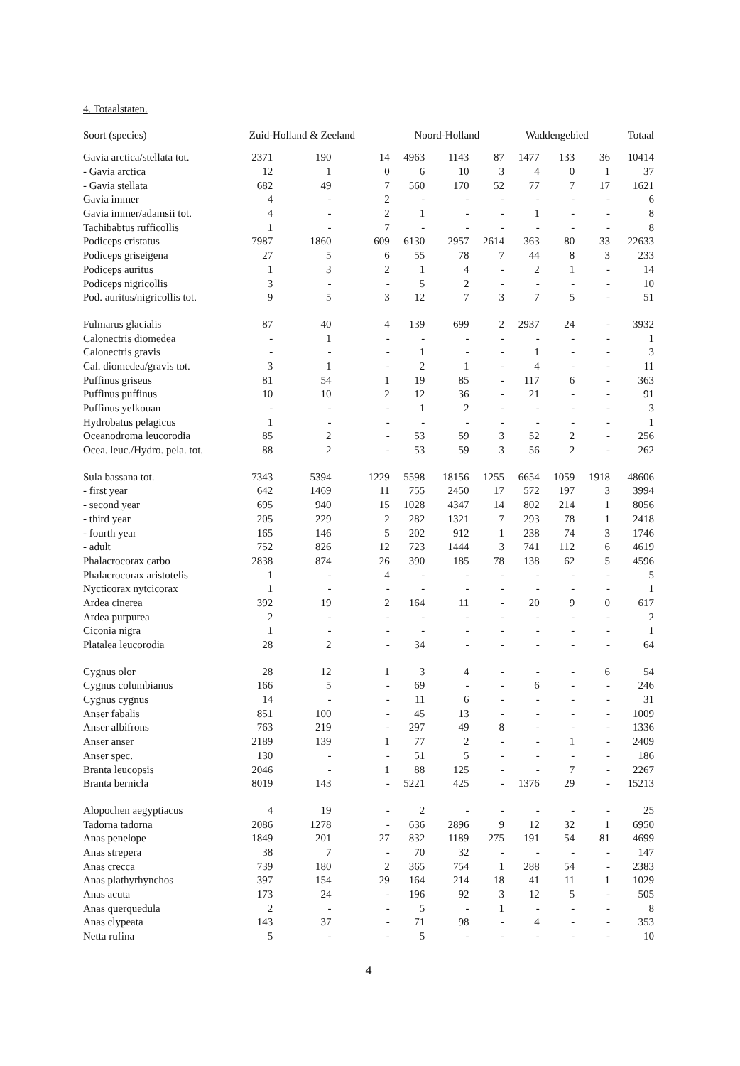4. Totaalstaten.
| Soort (species) | Zuid-Holland & Zeeland | | | Noord-Holland | | | Waddengebied | | | Totaal |
| --- | --- | --- | --- | --- | --- | --- | --- | --- | --- | --- |
| Gavia arctica/stellata tot. | 2371 | 190 | 14 | 4963 | 1143 | 87 | 1477 | 133 | 36 | 10414 |
| - Gavia arctica | 12 | 1 | 0 | 6 | 10 | 3 | 4 | 0 | 1 | 37 |
| - Gavia stellata | 682 | 49 | 7 | 560 | 170 | 52 | 77 | 7 | 17 | 1621 |
| Gavia immer | 4 | - | 2 | - | - | - | - | - | - | 6 |
| Gavia immer/adamsii tot. | 4 | - | 2 | 1 | - | - | 1 | - | - | 8 |
| Tachibabtus rufficollis | 1 | - | 7 | - | - | - | - | - | - | 8 |
| Podiceps cristatus | 7987 | 1860 | 609 | 6130 | 2957 | 2614 | 363 | 80 | 33 | 22633 |
| Podiceps griseigena | 27 | 5 | 6 | 55 | 78 | 7 | 44 | 8 | 3 | 233 |
| Podiceps auritus | 1 | 3 | 2 | 1 | 4 | - | 2 | 1 | - | 14 |
| Podiceps nigricollis | 3 | - | - | 5 | 2 | - | - | - | - | 10 |
| Pod. auritus/nigricollis tot. | 9 | 5 | 3 | 12 | 7 | 3 | 7 | 5 | - | 51 |
| Fulmarus glacialis | 87 | 40 | 4 | 139 | 699 | 2 | 2937 | 24 | - | 3932 |
| Calonectris diomedea | - | 1 | - | - | - | - | - | - | - | 1 |
| Calonectris gravis | - | - | - | 1 | - | - | 1 | - | - | 3 |
| Cal. diomedea/gravis tot. | 3 | 1 | - | 2 | 1 | - | 4 | - | - | 11 |
| Puffinus griseus | 81 | 54 | 1 | 19 | 85 | - | 117 | 6 | - | 363 |
| Puffinus puffinus | 10 | 10 | 2 | 12 | 36 | - | 21 | - | - | 91 |
| Puffinus yelkouan | - | - | - | 1 | 2 | - | - | - | - | 3 |
| Hydrobatus pelagicus | 1 | - | - | - | - | - | - | - | - | 1 |
| Oceanodroma leucorodia | 85 | 2 | - | 53 | 59 | 3 | 52 | 2 | - | 256 |
| Ocea. leuc./Hydro. pela. tot. | 88 | 2 | - | 53 | 59 | 3 | 56 | 2 | - | 262 |
| Sula bassana tot. | 7343 | 5394 | 1229 | 5598 | 18156 | 1255 | 6654 | 1059 | 1918 | 48606 |
| - first year | 642 | 1469 | 11 | 755 | 2450 | 17 | 572 | 197 | 3 | 3994 |
| - second year | 695 | 940 | 15 | 1028 | 4347 | 14 | 802 | 214 | 1 | 8056 |
| - third year | 205 | 229 | 2 | 282 | 1321 | 7 | 293 | 78 | 1 | 2418 |
| - fourth year | 165 | 146 | 5 | 202 | 912 | 1 | 238 | 74 | 3 | 1746 |
| - adult | 752 | 826 | 12 | 723 | 1444 | 3 | 741 | 112 | 6 | 4619 |
| Phalacrocorax carbo | 2838 | 874 | 26 | 390 | 185 | 78 | 138 | 62 | 5 | 4596 |
| Phalacrocorax aristotelis | 1 | - | 4 | - | - | - | - | - | - | 5 |
| Nycticorax nytcicorax | 1 | - | - | - | - | - | - | - | - | 1 |
| Ardea cinerea | 392 | 19 | 2 | 164 | 11 | - | 20 | 9 | 0 | 617 |
| Ardea purpurea | 2 | - | - | - | - | - | - | - | - | 2 |
| Ciconia nigra | 1 | - | - | - | - | - | - | - | - | 1 |
| Platalea leucorodia | 28 | 2 | - | 34 | - | - | - | - | - | 64 |
| Cygnus olor | 28 | 12 | 1 | 3 | 4 | - | - | - | 6 | 54 |
| Cygnus columbianus | 166 | 5 | - | 69 | - | - | 6 | - | - | 246 |
| Cygnus cygnus | 14 | - | - | 11 | 6 | - | - | - | - | 31 |
| Anser fabalis | 851 | 100 | - | 45 | 13 | - | - | - | - | 1009 |
| Anser albifrons | 763 | 219 | - | 297 | 49 | 8 | - | - | - | 1336 |
| Anser anser | 2189 | 139 | 1 | 77 | 2 | - | - | 1 | - | 2409 |
| Anser spec. | 130 | - | - | 51 | 5 | - | - | - | - | 186 |
| Branta leucopsis | 2046 | - | 1 | 88 | 125 | - | - | 7 | - | 2267 |
| Branta bernicla | 8019 | 143 | - | 5221 | 425 | - | 1376 | 29 | - | 15213 |
| Alopochen aegyptiacus | 4 | 19 | - | 2 | - | - | - | - | - | 25 |
| Tadorna tadorna | 2086 | 1278 | - | 636 | 2896 | 9 | 12 | 32 | 1 | 6950 |
| Anas penelope | 1849 | 201 | 27 | 832 | 1189 | 275 | 191 | 54 | 81 | 4699 |
| Anas strepera | 38 | 7 | - | 70 | 32 | - | - | - | - | 147 |
| Anas crecca | 739 | 180 | 2 | 365 | 754 | 1 | 288 | 54 | - | 2383 |
| Anas plathyrhynchos | 397 | 154 | 29 | 164 | 214 | 18 | 41 | 11 | 1 | 1029 |
| Anas acuta | 173 | 24 | - | 196 | 92 | 3 | 12 | 5 | - | 505 |
| Anas querquedula | 2 | - | - | 5 | - | 1 | - | - | - | 8 |
| Anas clypeata | 143 | 37 | - | 71 | 98 | - | 4 | - | - | 353 |
| Netta rufina | 5 | - | - | 5 | - | - | - | - | - | 10 |
4